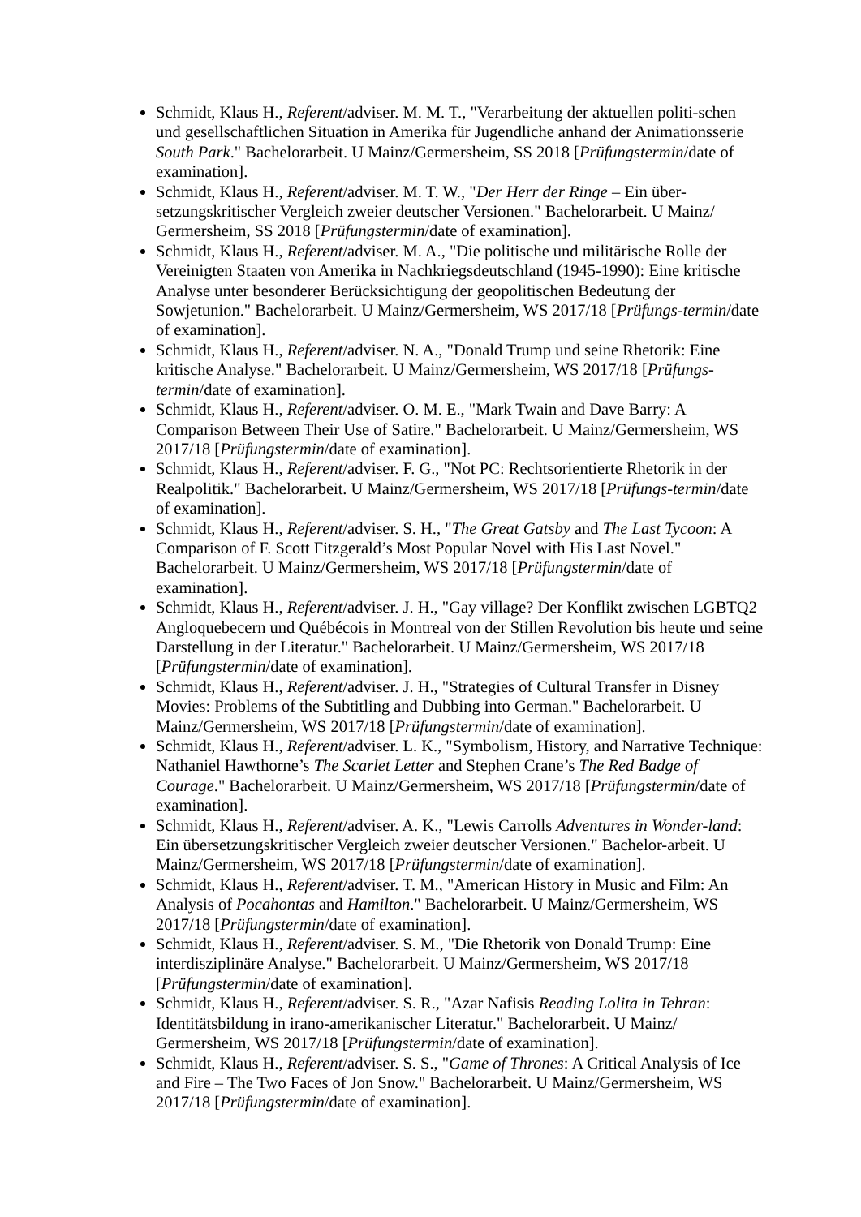Schmidt, Klaus H., Referent/adviser. M. M. T., "Verarbeitung der aktuellen politi-schen und gesellschaftlichen Situation in Amerika für Jugendliche anhand der Animationsserie South Park." Bachelorarbeit. U Mainz/Germersheim, SS 2018 [Prüfungstermin/date of examination].
Schmidt, Klaus H., Referent/adviser. M. T. W., "Der Herr der Ringe – Ein über-setzungskritischer Vergleich zweier deutscher Versionen." Bachelorarbeit. U Mainz/ Germersheim, SS 2018 [Prüfungstermin/date of examination].
Schmidt, Klaus H., Referent/adviser. M. A., "Die politische und militärische Rolle der Vereinigten Staaten von Amerika in Nachkriegsdeutschland (1945-1990): Eine kritische Analyse unter besonderer Berücksichtigung der geopolitischen Bedeutung der Sowjetunion." Bachelorarbeit. U Mainz/Germersheim, WS 2017/18 [Prüfungs-termin/date of examination].
Schmidt, Klaus H., Referent/adviser. N. A., "Donald Trump und seine Rhetorik: Eine kritische Analyse." Bachelorarbeit. U Mainz/Germersheim, WS 2017/18 [Prüfungs-termin/date of examination].
Schmidt, Klaus H., Referent/adviser. O. M. E., "Mark Twain and Dave Barry: A Comparison Between Their Use of Satire." Bachelorarbeit. U Mainz/Germersheim, WS 2017/18 [Prüfungstermin/date of examination].
Schmidt, Klaus H., Referent/adviser. F. G., "Not PC: Rechtsorientierte Rhetorik in der Realpolitik." Bachelorarbeit. U Mainz/Germersheim, WS 2017/18 [Prüfungs-termin/date of examination].
Schmidt, Klaus H., Referent/adviser. S. H., "The Great Gatsby and The Last Tycoon: A Comparison of F. Scott Fitzgerald’s Most Popular Novel with His Last Novel." Bachelorarbeit. U Mainz/Germersheim, WS 2017/18 [Prüfungstermin/date of examination].
Schmidt, Klaus H., Referent/adviser. J. H., "Gay village? Der Konflikt zwischen LGBTQ2 Angloquebecern und Québécois in Montreal von der Stillen Revolution bis heute und seine Darstellung in der Literatur." Bachelorarbeit. U Mainz/Germersheim, WS 2017/18 [Prüfungstermin/date of examination].
Schmidt, Klaus H., Referent/adviser. J. H., "Strategies of Cultural Transfer in Disney Movies: Problems of the Subtitling and Dubbing into German." Bachelorarbeit. U Mainz/Germersheim, WS 2017/18 [Prüfungstermin/date of examination].
Schmidt, Klaus H., Referent/adviser. L. K., "Symbolism, History, and Narrative Technique: Nathaniel Hawthorne’s The Scarlet Letter and Stephen Crane’s The Red Badge of Courage." Bachelorarbeit. U Mainz/Germersheim, WS 2017/18 [Prüfungstermin/date of examination].
Schmidt, Klaus H., Referent/adviser. A. K., "Lewis Carrolls Adventures in Wonder-land: Ein übersetzungskritischer Vergleich zweier deutscher Versionen." Bachelor-arbeit. U Mainz/Germersheim, WS 2017/18 [Prüfungstermin/date of examination].
Schmidt, Klaus H., Referent/adviser. T. M., "American History in Music and Film: An Analysis of Pocahontas and Hamilton." Bachelorarbeit. U Mainz/Germersheim, WS 2017/18 [Prüfungstermin/date of examination].
Schmidt, Klaus H., Referent/adviser. S. M., "Die Rhetorik von Donald Trump: Eine interdisziplinäre Analyse." Bachelorarbeit. U Mainz/Germersheim, WS 2017/18 [Prüfungstermin/date of examination].
Schmidt, Klaus H., Referent/adviser. S. R., "Azar Nafisis Reading Lolita in Tehran: Identitätsbildung in irano-amerikanischer Literatur." Bachelorarbeit. U Mainz/ Germersheim, WS 2017/18 [Prüfungstermin/date of examination].
Schmidt, Klaus H., Referent/adviser. S. S., "Game of Thrones: A Critical Analysis of Ice and Fire – The Two Faces of Jon Snow." Bachelorarbeit. U Mainz/Germersheim, WS 2017/18 [Prüfungstermin/date of examination].